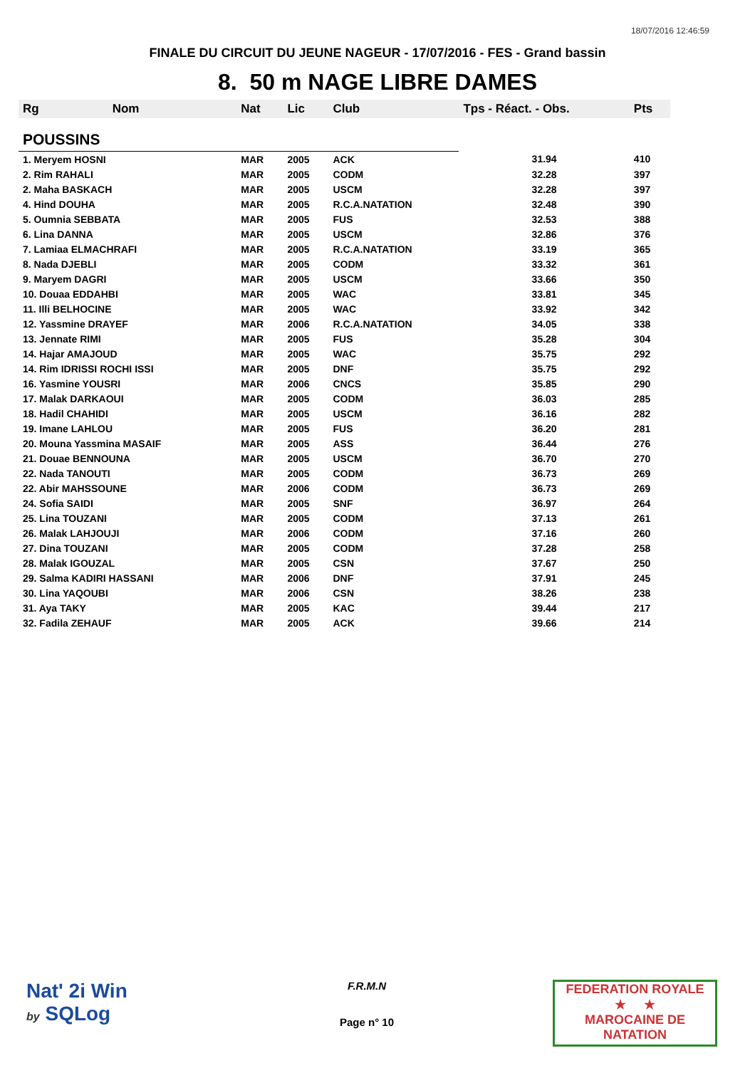18/07/2016 12:46:59
FINALE DU CIRCUIT DU JEUNE NAGEUR - 17/07/2016 - FES - Grand bassin
8. 50 m NAGE LIBRE DAMES
| Rg | Nom | Nat | Lic | Club | Tps - Réact. - Obs. | Pts |
| --- | --- | --- | --- | --- | --- | --- |
| POUSSINS | | | | | | |
| 1. Meryem HOSNI | | MAR | 2005 | ACK | 31.94 | 410 |
| 2. Rim RAHALI | | MAR | 2005 | CODM | 32.28 | 397 |
| 2. Maha BASKACH | | MAR | 2005 | USCM | 32.28 | 397 |
| 4. Hind DOUHA | | MAR | 2005 | R.C.A.NATATION | 32.48 | 390 |
| 5. Oumnia SEBBATA | | MAR | 2005 | FUS | 32.53 | 388 |
| 6. Lina DANNA | | MAR | 2005 | USCM | 32.86 | 376 |
| 7. Lamiaa ELMACHRAFI | | MAR | 2005 | R.C.A.NATATION | 33.19 | 365 |
| 8. Nada DJEBLI | | MAR | 2005 | CODM | 33.32 | 361 |
| 9. Maryem DAGRI | | MAR | 2005 | USCM | 33.66 | 350 |
| 10. Douaa EDDAHBI | | MAR | 2005 | WAC | 33.81 | 345 |
| 11. Illi BELHOCINE | | MAR | 2005 | WAC | 33.92 | 342 |
| 12. Yassmine DRAYEF | | MAR | 2006 | R.C.A.NATATION | 34.05 | 338 |
| 13. Jennate RIMI | | MAR | 2005 | FUS | 35.28 | 304 |
| 14. Hajar AMAJOUD | | MAR | 2005 | WAC | 35.75 | 292 |
| 14. Rim IDRISSI ROCHI ISSI | | MAR | 2005 | DNF | 35.75 | 292 |
| 16. Yasmine YOUSRI | | MAR | 2006 | CNCS | 35.85 | 290 |
| 17. Malak DARKAOUI | | MAR | 2005 | CODM | 36.03 | 285 |
| 18. Hadil CHAHIDI | | MAR | 2005 | USCM | 36.16 | 282 |
| 19. Imane LAHLOU | | MAR | 2005 | FUS | 36.20 | 281 |
| 20. Mouna Yassmina MASAIF | | MAR | 2005 | ASS | 36.44 | 276 |
| 21. Douae BENNOUNA | | MAR | 2005 | USCM | 36.70 | 270 |
| 22. Nada TANOUTI | | MAR | 2005 | CODM | 36.73 | 269 |
| 22. Abir MAHSSOUNE | | MAR | 2006 | CODM | 36.73 | 269 |
| 24. Sofia SAIDI | | MAR | 2005 | SNF | 36.97 | 264 |
| 25. Lina TOUZANI | | MAR | 2005 | CODM | 37.13 | 261 |
| 26. Malak LAHJOUJI | | MAR | 2006 | CODM | 37.16 | 260 |
| 27. Dina TOUZANI | | MAR | 2005 | CODM | 37.28 | 258 |
| 28. Malak IGOUZAL | | MAR | 2005 | CSN | 37.67 | 250 |
| 29. Salma KADIRI HASSANI | | MAR | 2006 | DNF | 37.91 | 245 |
| 30. Lina YAQOUBI | | MAR | 2006 | CSN | 38.26 | 238 |
| 31. Aya TAKY | | MAR | 2005 | KAC | 39.44 | 217 |
| 32. Fadila ZEHAUF | | MAR | 2005 | ACK | 39.66 | 214 |
Nat' 2i Win
by SQLog
F.R.M.N
Page n° 10
FEDERATION ROYALE
★ ★
MAROCAINE DE NATATION